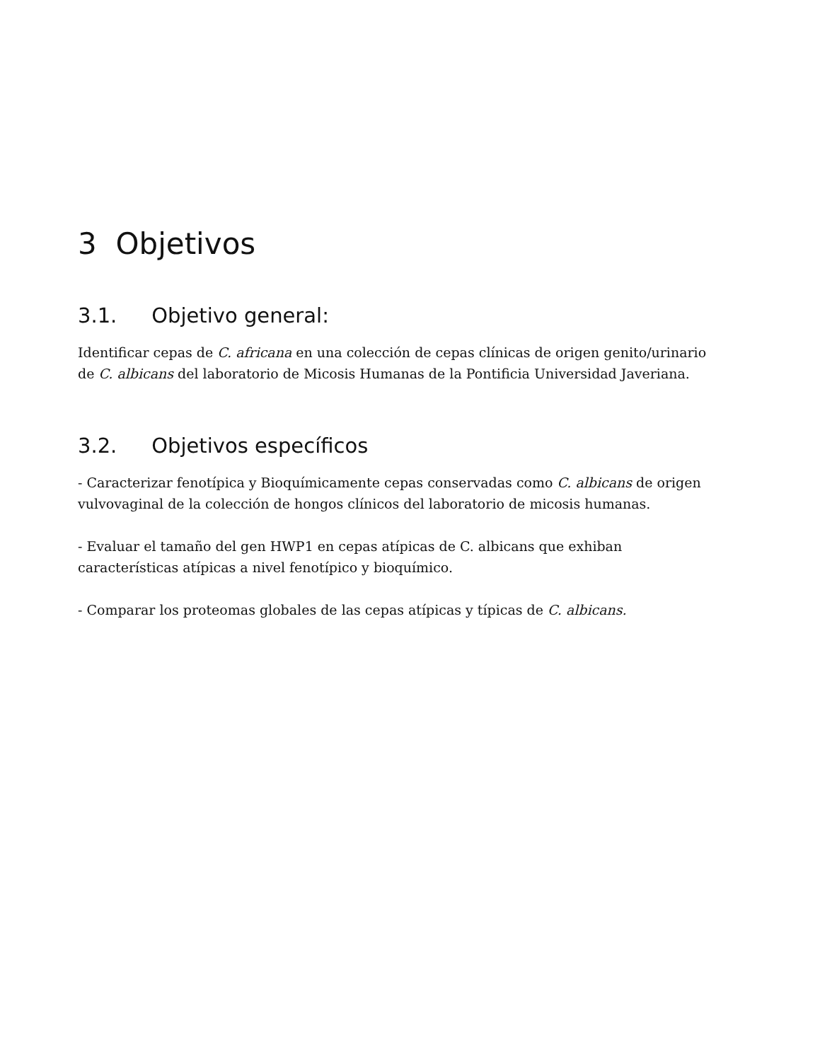3 Objetivos
3.1. Objetivo general:
Identificar cepas de C. africana en una colección de cepas clínicas de origen genito/urinario de C. albicans del laboratorio de Micosis Humanas de la Pontificia Universidad Javeriana.
3.2. Objetivos específicos
- Caracterizar fenotípica y Bioquímicamente cepas conservadas como C. albicans de origen vulvovaginal de la colección de hongos clínicos del laboratorio de micosis humanas.
- Evaluar el tamaño del gen HWP1 en cepas atípicas de C. albicans que exhiban características atípicas a nivel fenotípico y bioquímico.
- Comparar los proteomas globales de las cepas atípicas y típicas de C. albicans.